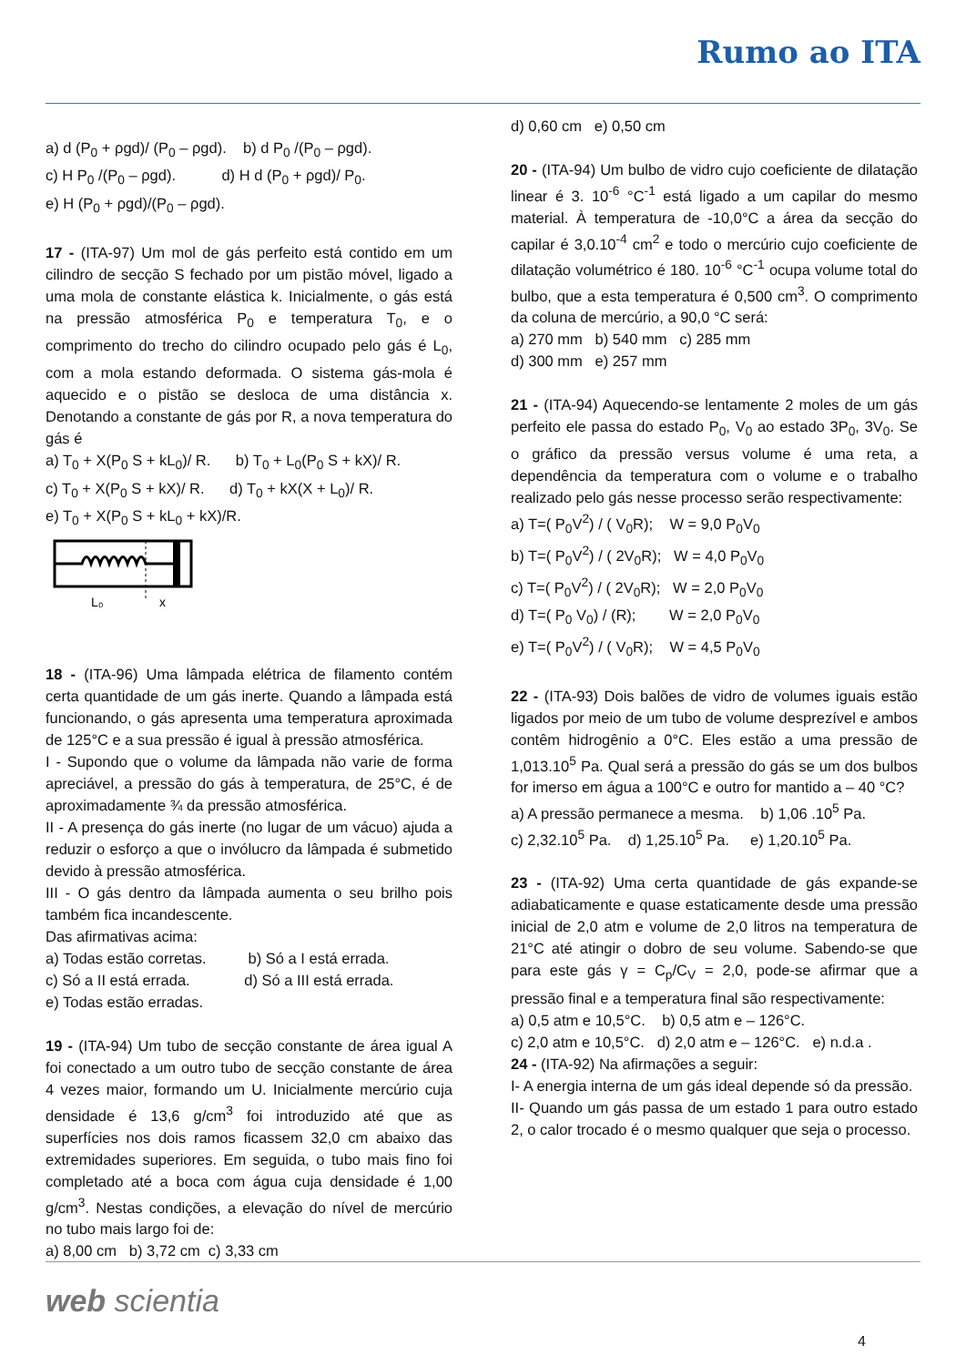Rumo ao ITA
a) d (P<sub>0</sub> + ρgd)/ (P<sub>0</sub> – ρgd). b) d P<sub>0</sub> /(P<sub>0</sub> – ρgd).
c) H P<sub>0</sub> /(P<sub>0</sub> – ρgd). d) H d (P<sub>0</sub> + ρgd)/ P<sub>0</sub>.
e) H (P<sub>0</sub> + ρgd)/(P<sub>0</sub> – ρgd).
17 - (ITA-97) Um mol de gás perfeito está contido em um cilindro de secção S fechado por um pistão móvel, ligado a uma mola de constante elástica k. Inicialmente, o gás está na pressão atmosférica P<sub>0</sub> e temperatura T<sub>0</sub>, e o comprimento do trecho do cilindro ocupado pelo gás é L<sub>0</sub>, com a mola estando deformada. O sistema gás-mola é aquecido e o pistão se desloca de uma distância x. Denotando a constante de gás por R, a nova temperatura do gás é
a) T<sub>0</sub> + X(P<sub>0</sub> S + kL<sub>0</sub>)/ R. b) T<sub>0</sub> + L<sub>0</sub>(P<sub>0</sub> S + kX)/ R.
c) T<sub>0</sub> + X(P<sub>0</sub> S + kX)/ R. d) T<sub>0</sub> + kX(X + L<sub>0</sub>)/ R.
e) T<sub>0</sub> + X(P<sub>0</sub> S + kL<sub>0</sub> + kX)/R.
L₀
x
18 - (ITA-96) Uma lâmpada elétrica de filamento contém certa quantidade de um gás inerte. Quando a lâmpada está funcionando, o gás apresenta uma temperatura aproximada de 125°C e a sua pressão é igual à pressão atmosférica.
I - Supondo que o volume da lâmpada não varie de forma apreciável, a pressão do gás à temperatura, de 25°C, é de aproximadamente ¾ da pressão atmosférica.
II - A presença do gás inerte (no lugar de um vácuo) ajuda a reduzir o esforço a que o invólucro da lâmpada é submetido devido à pressão atmosférica.
III - O gás dentro da lâmpada aumenta o seu brilho pois também fica incandescente.
Das afirmativas acima:
a) Todas estão corretas. b) Só a I está errada.
c) Só a II está errada. d) Só a III está errada.
e) Todas estão erradas.
19 - (ITA-94) Um tubo de secção constante de área igual A foi conectado a um outro tubo de secção constante de área 4 vezes maior, formando um U. Inicialmente mercúrio cuja densidade é 13,6 g/cm<sup>3</sup> foi introduzido até que as superfícies nos dois ramos ficassem 32,0 cm abaixo das extremidades superiores. Em seguida, o tubo mais fino foi completado até a boca com água cuja densidade é 1,00 g/cm<sup>3</sup>. Nestas condições, a elevação do nível de mercúrio no tubo mais largo foi de:
a) 8,00 cm b) 3,72 cm c) 3,33 cm
d) 0,60 cm e) 0,50 cm
20 - (ITA-94) Um bulbo de vidro cujo coeficiente de dilatação linear é 3. 10<sup>-6</sup> °C<sup>-1</sup> está ligado a um capilar do mesmo material. À temperatura de -10,0°C a área da secção do capilar é 3,0.10<sup>-4</sup> cm<sup>2</sup> e todo o mercúrio cujo coeficiente de dilatação volumétrico é 180. 10<sup>-6</sup> °C<sup>-1</sup> ocupa volume total do bulbo, que a esta temperatura é 0,500 cm<sup>3</sup>. O comprimento da coluna de mercúrio, a 90,0 °C será:
a) 270 mm b) 540 mm c) 285 mm
d) 300 mm e) 257 mm
21 - (ITA-94) Aquecendo-se lentamente 2 moles de um gás perfeito ele passa do estado P<sub>0</sub>, V<sub>0</sub> ao estado 3P<sub>0</sub>, 3V<sub>0</sub>. Se o gráfico da pressão versus volume é uma reta, a dependência da temperatura com o volume e o trabalho realizado pelo gás nesse processo serão respectivamente:
a) T=( P<sub>0</sub>V<sup>2</sup>) / ( V<sub>0</sub>R); W = 9,0 P<sub>0</sub>V<sub>0</sub>
b) T=( P<sub>0</sub>V<sup>2</sup>) / ( 2V<sub>0</sub>R); W = 4,0 P<sub>0</sub>V<sub>0</sub>
c) T=( P<sub>0</sub>V<sup>2</sup>) / ( 2V<sub>0</sub>R); W = 2,0 P<sub>0</sub>V<sub>0</sub>
d) T=( P<sub>0</sub> V<sub>0</sub>) / (R); W = 2,0 P<sub>0</sub>V<sub>0</sub>
e) T=( P<sub>0</sub>V<sup>2</sup>) / ( V<sub>0</sub>R); W = 4,5 P<sub>0</sub>V<sub>0</sub>
22 - (ITA-93) Dois balões de vidro de volumes iguais estão ligados por meio de um tubo de volume desprezível e ambos contêm hidrogênio a 0°C. Eles estão a uma pressão de 1,013.10<sup>5</sup> Pa. Qual será a pressão do gás se um dos bulbos for imerso em água a 100°C e outro for mantido a – 40 °C?
a) A pressão permanece a mesma. b) 1,06 .10<sup>5</sup> Pa.
c) 2,32.10<sup>5</sup> Pa. d) 1,25.10<sup>5</sup> Pa. e) 1,20.10<sup>5</sup> Pa.
23 - (ITA-92) Uma certa quantidade de gás expande-se adiabaticamente e quase estaticamente desde uma pressão inicial de 2,0 atm e volume de 2,0 litros na temperatura de 21°C até atingir o dobro de seu volume. Sabendo-se que para este gás γ = C<sub>p</sub>/C<sub>V</sub> = 2,0, pode-se afirmar que a pressão final e a temperatura final são respectivamente:
a) 0,5 atm e 10,5°C. b) 0,5 atm e – 126°C.
c) 2,0 atm e 10,5°C. d) 2,0 atm e – 126°C. e) n.d.a .
24 - (ITA-92) Na afirmações a seguir:
I- A energia interna de um gás ideal depende só da pressão.
II- Quando um gás passa de um estado 1 para outro estado 2, o calor trocado é o mesmo qualquer que seja o processo.
web scientia
4